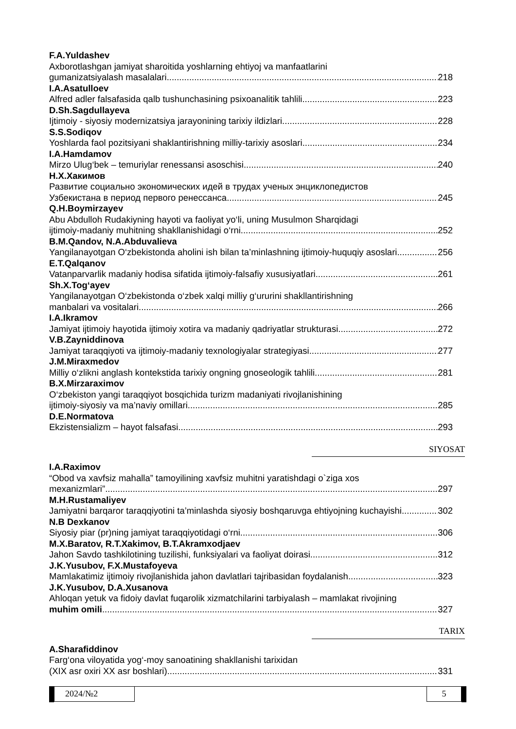F.A.Yuldashev
Axborotlashgan jamiyat sharoitida yoshlarning ehtiyoj va manfaatlarini
gumanizatsiyalash masalalari 218
I.A.Asatulloev
Alfred adler falsafasida qalb tushunchasining psixoanalitik tahlili 223
D.Sh.Sagdullayeva
Ijtimoiy - siyosiy modernizatsiya jarayonining tarixiy ildizlari 228
S.S.Sodiqov
Yoshlarda faol pozitsiyani shaklantirishning milliy-tarixiy asoslari 234
I.A.Hamdamov
Mirzo Ulug‘bek – temuriylar renessansi asoschisi 240
Н.Х.Хакимов
Развитие социально экономических идей в трудах ученых энциклопедистов
Узбекистана в период первого ренессанса 245
Q.H.Boymirzayev
Abu Abdulloh Rudakiyning hayoti va faoliyat yo‘li, uning Musulmon Sharqidagi
ijtimoiy-madaniy muhitning shakllanishidagi o‘rni 252
B.M.Qandov, N.A.Abduvalieva
Yangilanayotgan O‘zbekistonda aholini ish bilan ta’minlashning ijtimoiy-huquqiy asoslari 256
E.T.Qalqanov
Vatanparvarlik madaniy hodisa sifatida ijtimoiy-falsafiy xususiyatlari 261
Sh.X.Tog‘ayev
Yangilanayotgan O‘zbekistonda o‘zbek xalqi milliy g‘ururini shakllantirishning
manbalari va vositalari 266
I.A.Ikramov
Jamiyat ijtimoiy hayotida ijtimoiy xotira va madaniy qadriyatlar strukturasi 272
V.B.Zayniddinova
Jamiyat taraqqiyoti va ijtimoiy-madaniy texnologiyalar strategiyasi 277
J.M.Miraxmedov
Milliy o‘zlikni anglash kontekstida tarixiy ongning gnoseologik tahlili 281
B.X.Mirzaraximov
O‘zbekiston yangi taraqqiyot bosqichida turizm madaniyati rivojlanishining
ijtimoiy-siyosiy va ma’naviy omillari 285
D.E.Normatova
Ekzistensializm – hayot falsafasi 293
SIYOSAT
I.A.Raximov
“Obod va xavfsiz mahalla” tamoyilining xavfsiz muhitni yaratishdagi o`ziga xos
mexanizmlari” 297
M.H.Rustamaliyev
Jamiyatni barqaror taraqqiyotini ta’minlashda siyosiy boshqaruvga ehtiyojning kuchayishi 302
N.B Dexkanov
Siyosiy piar (pr)ning jamiyat taraqqiyotidagi o‘rni 306
M.X.Baratov, R.T.Xakimov, B.T.Akramxodjaev
Jahon Savdo tashkilotining tuzilishi, funksiyalari va faoliyat doirasi 312
J.K.Yusubov, F.X.Mustafoyeva
Mamlakatimiz ijtimoiy rivojlanishida jahon davlatlari tajribasidan foydalanish 323
J.K.Yusubov, D.A.Xusanova
Ahloqan yetuk va fidoiy davlat fuqarolik xizmatchilarini tarbiyalash – mamlakat rivojining
muhim omili 327
TARIX
A.Sharafiddinov
Farg‘ona viloyatida yog‘-moy sanoatining shakllanishi tarixidan
(XIX asr oxiri XX asr boshlari) 331
2024/№2 5